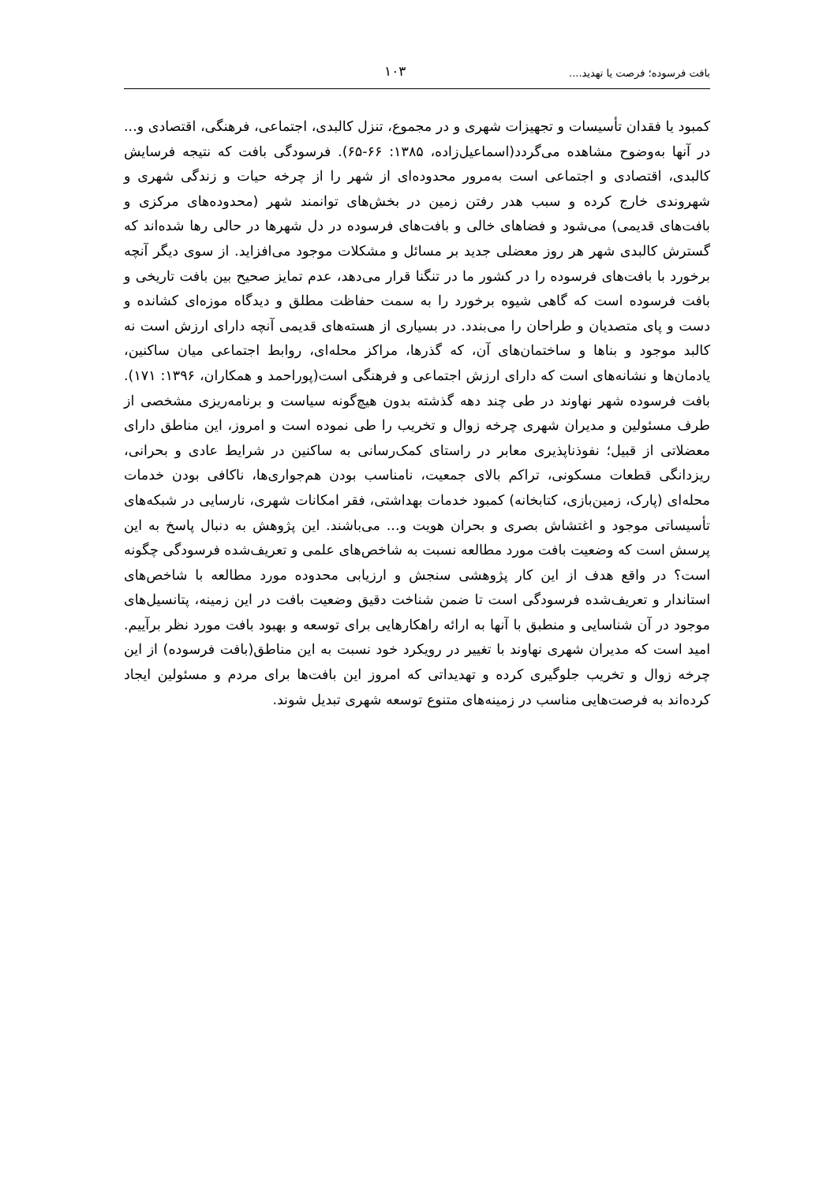بافت فرسوده؛ فرصت یا تهدید.... ۱۰۳
کمبود یا فقدان تأسیسات و تجهیزات شهری و در مجموع، تنزل کالبدی، اجتماعی، فرهنگی، اقتصادی و... در آنها به‌وضوح مشاهده می‌گردد(اسماعیل‌زاده، ۱۳۸۵: ۶۶-۶۵). فرسودگی بافت که نتیجه فرسایش کالبدی، اقتصادی و اجتماعی است به‌مرور محدوده‌ای از شهر را از چرخه حیات و زندگی شهری و شهروندی خارج کرده و سبب هدر رفتن زمین در بخش‌های توانمند شهر (محدوده‌های مرکزی و بافت‌های قدیمی) می‌شود و فضاهای خالی و بافت‌های فرسوده در دل شهرها در حالی رها شده‌اند که گسترش کالبدی شهر هر روز معضلی جدید بر مسائل و مشکلات موجود می‌افزاید. از سوی دیگر آنچه برخورد با بافت‌های فرسوده را در کشور ما در تنگنا قرار می‌دهد، عدم تمایز صحیح بین بافت تاریخی و بافت فرسوده است که گاهی شیوه برخورد را به سمت حفاظت مطلق و دیدگاه موزه‌ای کشانده و دست و پای متصدیان و طراحان را می‌بندد. در بسیاری از هسته‌های قدیمی آنچه دارای ارزش است نه کالبد موجود و بناها و ساختمان‌های آن، که گذرها، مراکز محله‌ای، روابط اجتماعی میان ساکنین، یادمان‌ها و نشانه‌های است که دارای ارزش اجتماعی و فرهنگی است(پوراحمد و همکاران، ۱۳۹۶: ۱۷۱). بافت فرسوده شهر نهاوند در طی چند دهه گذشته بدون هیچ‌گونه سیاست و برنامه‌ریزی مشخصی از طرف مسئولین و مدیران شهری چرخه زوال و تخریب را طی نموده است و امروز، این مناطق دارای معضلاتی از قبیل؛ نفوذناپذیری معابر در راستای کمک‌رسانی به ساکنین در شرایط عادی و بحرانی، ریزدانگی قطعات مسکونی، تراکم بالای جمعیت، نامناسب بودن هم‌جواری‌ها، ناکافی بودن خدمات محله‌ای (پارک، زمین‌بازی، کتابخانه) کمبود خدمات بهداشتی، فقر امکانات شهری، نارسایی در شبکه‌های تأسیساتی موجود و اغتشاش بصری و بحران هویت و... می‌باشند. این پژوهش به دنبال پاسخ به این پرسش است که وضعیت بافت مورد مطالعه نسبت به شاخص‌های علمی و تعریف‌شده فرسودگی چگونه است؟ در واقع هدف از این کار پژوهشی سنجش و ارزیابی محدوده مورد مطالعه با شاخص‌های استاندار و تعریف‌شده فرسودگی است تا ضمن شناخت دقیق وضعیت بافت در این زمینه، پتانسیل‌های موجود در آن شناسایی و منطبق با آنها به ارائه راهکارهایی برای توسعه و بهبود بافت مورد نظر برآییم. امید است که مدیران شهری نهاوند با تغییر در رویکرد خود نسبت به این مناطق(بافت فرسوده) از این چرخه زوال و تخریب جلوگیری کرده و تهدیداتی که امروز این بافت‌ها برای مردم و مسئولین ایجاد کرده‌اند به فرصت‌هایی مناسب در زمینه‌های متنوع توسعه شهری تبدیل شوند.